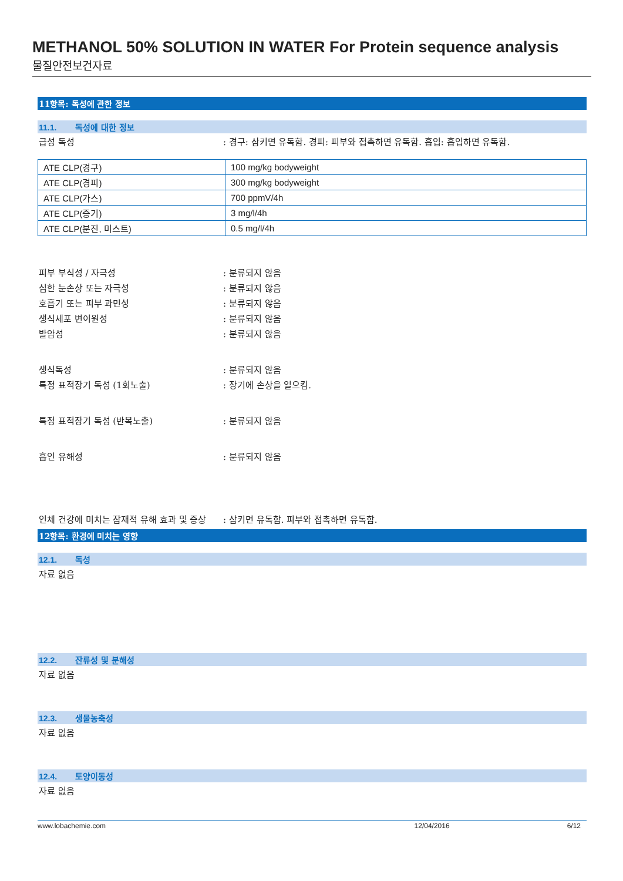METHANOL 50% SOLUTION IN WATER For Protein sequence analysis
물질안전보건자료
11항목: 독성에 관한 정보
11.1. 독성에 대한 정보
급성 독성 : 경구: 삼키면 유독함. 경피: 피부와 접촉하면 유독함. 흡입: 흡입하면 유독함.
| ATE CLP(경구) | 100 mg/kg bodyweight |
| ATE CLP(경피) | 300 mg/kg bodyweight |
| ATE CLP(가스) | 700 ppmV/4h |
| ATE CLP(증기) | 3 mg/l/4h |
| ATE CLP(분진, 미스트) | 0.5 mg/l/4h |
피부 부식성 / 자극성 : 분류되지 않음
심한 눈손상 또는 자극성 : 분류되지 않음
호흡기 또는 피부 과민성 : 분류되지 않음
생식세포 변이원성 : 분류되지 않음
발암성 : 분류되지 않음
생식독성 : 분류되지 않음
특정 표적장기 독성 (1회노출) : 장기에 손상을 일으킴.
특정 표적장기 독성 (반복노출) : 분류되지 않음
흡인 유해성 : 분류되지 않음
인체 건강에 미치는 잠재적 유해 효과 및 증상
: 삼키면 유독함. 피부와 접촉하면 유독함.
12항목: 환경에 미치는 영향
12.1. 독성
자료 없음
12.2. 잔류성 및 분해성
자료 없음
12.3. 생물농축성
자료 없음
12.4. 토양이동성
자료 없음
www.lobachemie.com 12/04/2016 6/12